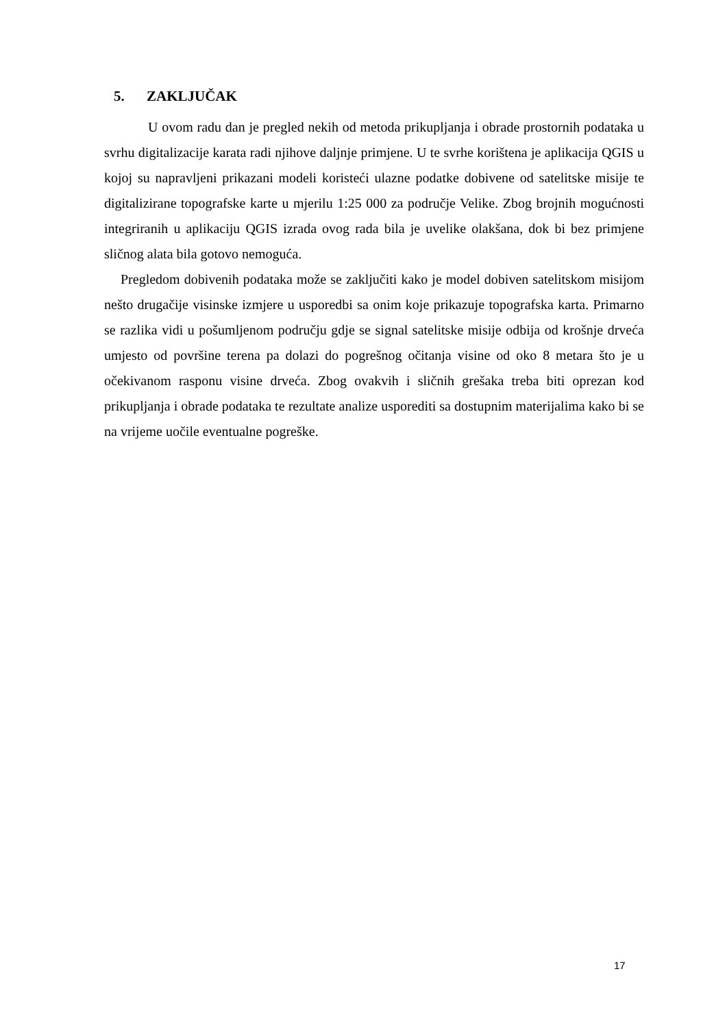5. ZAKLJUČAK
U ovom radu dan je pregled nekih od metoda prikupljanja i obrade prostornih podataka u svrhu digitalizacije karata radi njihove daljnje primjene. U te svrhe korištena je aplikacija QGIS u kojoj su napravljeni prikazani modeli koristeći ulazne podatke dobivene od satelitske misije te digitalizirane topografske karte u mjerilu 1:25 000 za područje Velike. Zbog brojnih mogućnosti integriranih u aplikaciju QGIS izrada ovog rada bila je uvelike olakšana, dok bi bez primjene sličnog alata bila gotovo nemoguća.
Pregledom dobivenih podataka može se zaključiti kako je model dobiven satelitskom misijom nešto drugačije visinske izmjere u usporedbi sa onim koje prikazuje topografska karta. Primarno se razlika vidi u pošumljenom području gdje se signal satelitske misije odbija od krošnje drveća umjesto od površine terena pa dolazi do pogrešnog očitanja visine od oko 8 metara što je u očekivanom rasponu visine drveća. Zbog ovakvih i sličnih grešaka treba biti oprezan kod prikupljanja i obrade podataka te rezultate analize usporediti sa dostupnim materijalima kako bi se na vrijeme uočile eventualne pogreške.
17